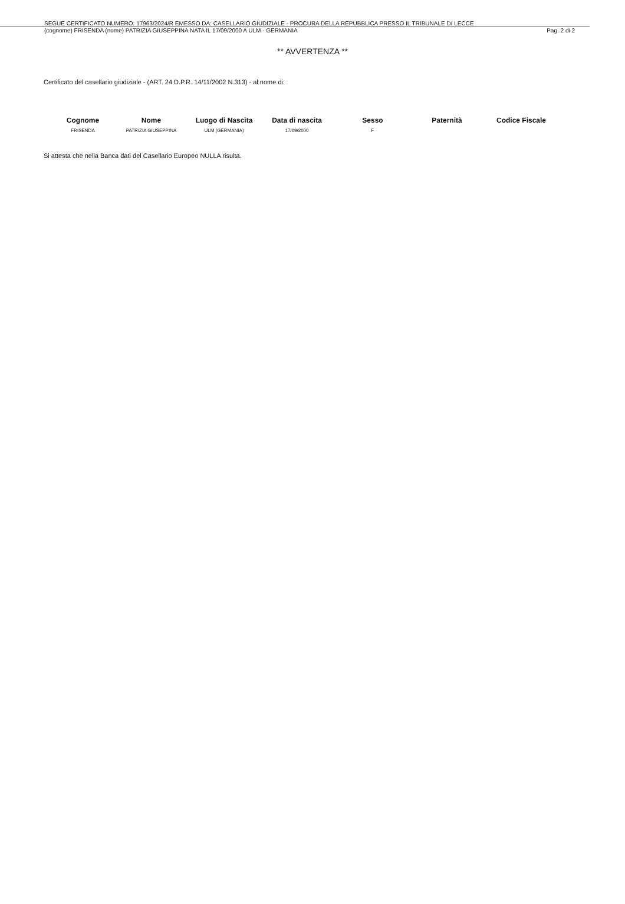SEGUE CERTIFICATO NUMERO: 17963/2024/R EMESSO DA: CASELLARIO GIUDIZIALE - PROCURA DELLA REPUBBLICA PRESSO IL TRIBUNALE DI LECCE
(cognome) FRISENDA (nome) PATRIZIA GIUSEPPINA NATA IL 17/09/2000 A ULM - GERMANIA Pag. 2 di 2
** AVVERTENZA **
Certificato del casellario giudiziale - (ART. 24 D.P.R. 14/11/2002 N.313) - al nome di:
| Cognome | Nome | Luogo di Nascita | Data di nascita | Sesso | Paternità | Codice Fiscale |
| --- | --- | --- | --- | --- | --- | --- |
| FRISENDA | PATRIZIA GIUSEPPINA | ULM (GERMANIA) | 17/09/2000 | F | | |
Si attesta che nella Banca dati del Casellario Europeo NULLA risulta.